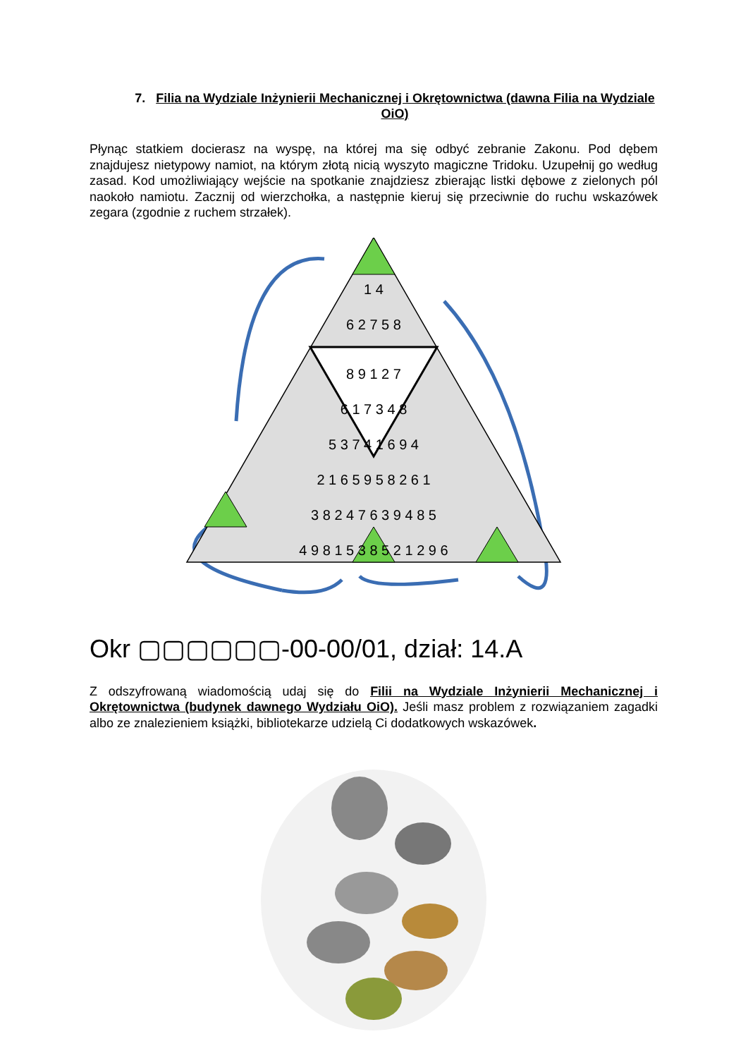7. Filia na Wydziale Inżynierii Mechanicznej i Okrętownictwa (dawna Filia na Wydziale OiO)
Płynąc statkiem docierasz na wyspę, na której ma się odbyć zebranie Zakonu. Pod dębem znajdujesz nietypowy namiot, na którym złotą nicią wyszyto magiczne Tridoku. Uzupełnij go według zasad. Kod umożliwiający wejście na spotkanie znajdziesz zbierając listki dębowe z zielonych pól naokoło namiotu. Zacznij od wierzchołka, a następnie kieruj się przeciwnie do ruchu wskazówek zegara (zgodnie z ruchem strzałek).
1 4
6 2 7 5 8
8 9 1 2 7
6 1 7 3 4 8
5 3 7 4 1 6 9 4
2 1 6 5 9 5 8 2 6 1
3 8 2 4 7 6 3 9 4 8 5
4 9 8 1 5 3 8 5 2 1 2 9 6
Okr ▢▢▢▢▢▢-00-00/01, dział: 14.A
Z odszyfrowaną wiadomością udaj się do Filii na Wydziale Inżynierii Mechanicznej i Okrętownictwa (budynek dawnego Wydziału OiO). Jeśli masz problem z rozwiązaniem zagadki albo ze znalezieniem książki, bibliotekarze udzielą Ci dodatkowych wskazówek.